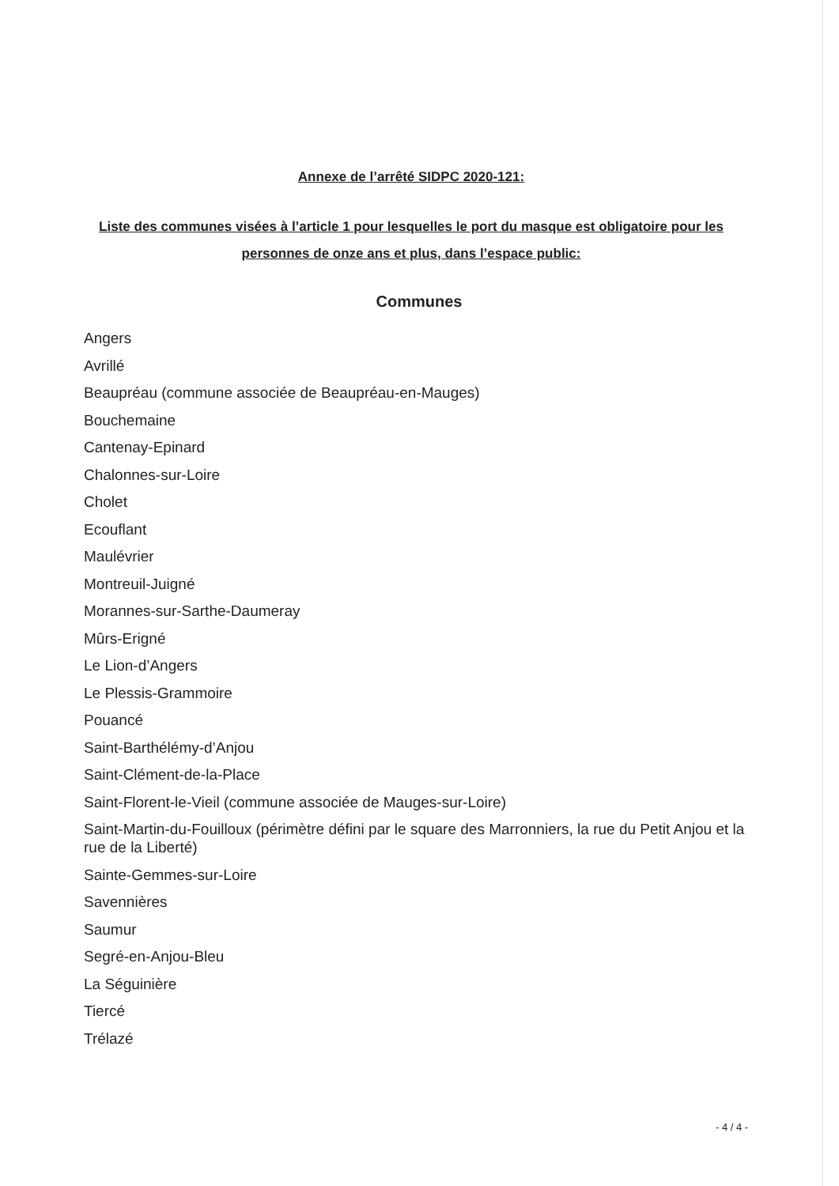Annexe de l’arrêté SIDPC 2020-121:
Liste des communes visées à l’article 1 pour lesquelles le port du masque est obligatoire pour les personnes de onze ans et plus, dans l’espace public:
Communes
Angers
Avrillé
Beaupréau (commune associée de Beaupréau-en-Mauges)
Bouchemaine
Cantenay-Epinard
Chalonnes-sur-Loire
Cholet
Ecouflant
Maulévrier
Montreuil-Juigné
Morannes-sur-Sarthe-Daumeray
Mûrs-Erigné
Le Lion-d’Angers
Le Plessis-Grammoire
Pouancé
Saint-Barthélémy-d’Anjou
Saint-Clément-de-la-Place
Saint-Florent-le-Vieil (commune associée de Mauges-sur-Loire)
Saint-Martin-du-Fouilloux (périmètre défini par le square des Marronniers, la rue du Petit Anjou et la rue de la Liberté)
Sainte-Gemmes-sur-Loire
Savennières
Saumur
Segré-en-Anjou-Bleu
La Séguinière
Tiercé
Trélazé
- 4 / 4 -